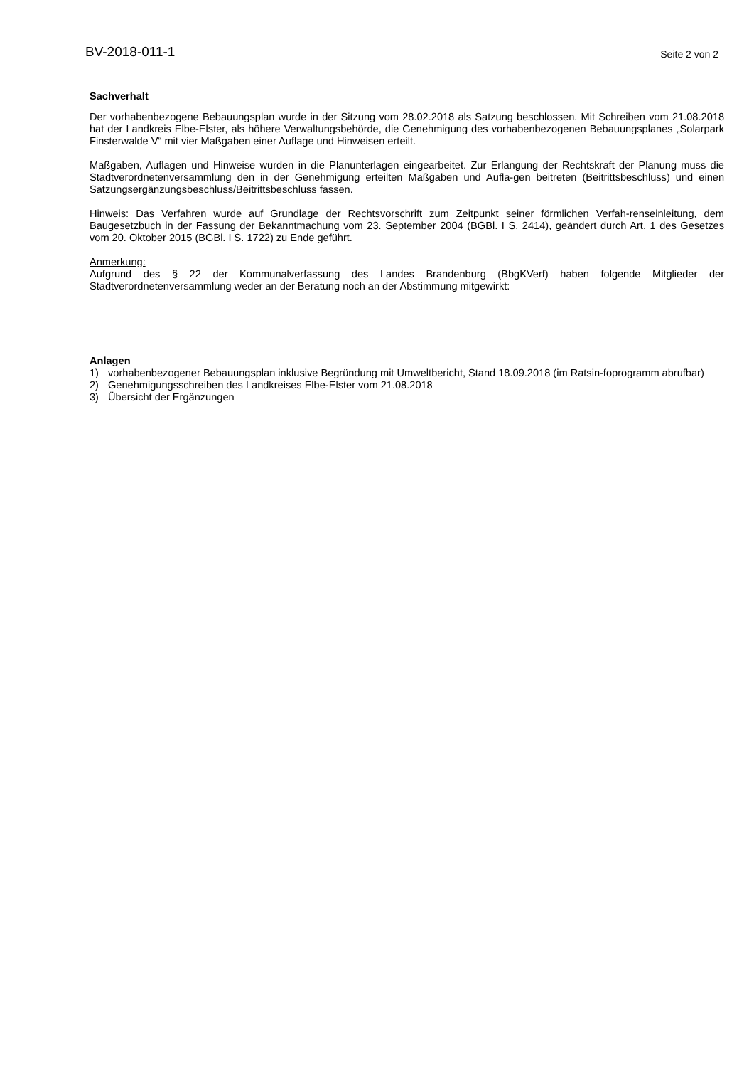BV-2018-011-1 Seite 2 von 2
Sachverhalt
Der vorhabenbezogene Bebauungsplan wurde in der Sitzung vom 28.02.2018 als Satzung beschlossen. Mit Schreiben vom 21.08.2018 hat der Landkreis Elbe-Elster, als höhere Verwaltungsbehörde, die Genehmigung des vorhabenbezogenen Bebauungsplanes „Solarpark Finsterwalde V“ mit vier Maßgaben einer Auflage und Hinweisen erteilt.
Maßgaben, Auflagen und Hinweise wurden in die Planunterlagen eingearbeitet. Zur Erlangung der Rechtskraft der Planung muss die Stadtverordnetenversammlung den in der Genehmigung erteilten Maßgaben und Aufla-gen beitreten (Beitrittsbeschluss) und einen Satzungsergänzungsbeschluss/Beitrittsbeschluss fassen.
Hinweis: Das Verfahren wurde auf Grundlage der Rechtsvorschrift zum Zeitpunkt seiner förmlichen Verfah-renseinleitung, dem Baugesetzbuch in der Fassung der Bekanntmachung vom 23. September 2004 (BGBl. I S. 2414), geändert durch Art. 1 des Gesetzes vom 20. Oktober 2015 (BGBl. I S. 1722) zu Ende geführt.
Anmerkung:
Aufgrund des § 22 der Kommunalverfassung des Landes Brandenburg (BbgKVerf) haben folgende Mitglieder der Stadtverordnetenversammlung weder an der Beratung noch an der Abstimmung mitgewirkt:
Anlagen
1) vorhabenbezogener Bebauungsplan inklusive Begründung mit Umweltbericht, Stand 18.09.2018 (im Ratsin-foprogramm abrufbar)
2) Genehmigungsschreiben des Landkreises Elbe-Elster vom 21.08.2018
3) Übersicht der Ergänzungen